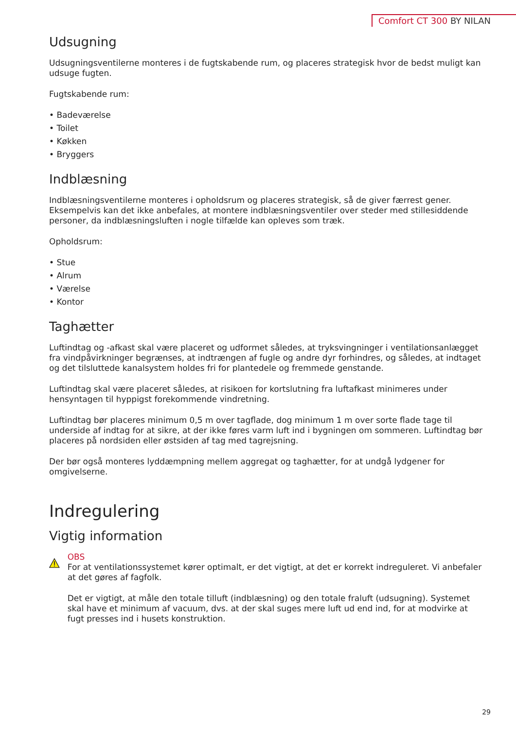Comfort CT 300 BY NILAN
Udsugning
Udsugningsventilerne monteres i de fugtskabende rum, og placeres strategisk hvor de bedst muligt kan udsuge fugten.
Fugtskabende rum:
• Badeværelse
• Toilet
• Køkken
• Bryggers
Indblæsning
Indblæsningsventilerne monteres i opholdsrum og placeres strategisk, så de giver færrest gener. Eksempelvis kan det ikke anbefales, at montere indblæsningsventiler over steder med stillesiddende personer, da indblæsningsluften i nogle tilfælde kan opleves som træk.
Opholdsrum:
• Stue
• Alrum
• Værelse
• Kontor
Taghætter
Luftindtag og -afkast skal være placeret og udformet således, at tryksvingninger i ventilationsanlægget fra vindpåvirkninger begrænses, at indtrængen af fugle og andre dyr forhindres, og således, at indtaget og det tilsluttede kanalsystem holdes fri for plantedele og fremmede genstande.
Luftindtag skal være placeret således, at risikoen for kortslutning fra luftafkast minimeres under hensyntagen til hyppigst forekommende vindretning.
Luftindtag bør placeres minimum 0,5 m over tagflade, dog minimum 1 m over sorte flade tage til underside af indtag for at sikre, at der ikke føres varm luft ind i bygningen om sommeren. Luftindtag bør placeres på nordsiden eller østsiden af tag med tagrejsning.
Der bør også monteres lyddæmpning mellem aggregat og taghætter, for at undgå lydgener for omgivelserne.
Indregulering
Vigtig information
OBS
For at ventilationssystemet kører optimalt, er det vigtigt, at det er korrekt indreguleret. Vi anbefaler at det gøres af fagfolk.
Det er vigtigt, at måle den totale tilluft (indblæsning) og den totale fraluft (udsugning). Systemet skal have et minimum af vacuum, dvs. at der skal suges mere luft ud end ind, for at modvirke at fugt presses ind i husets konstruktion.
29